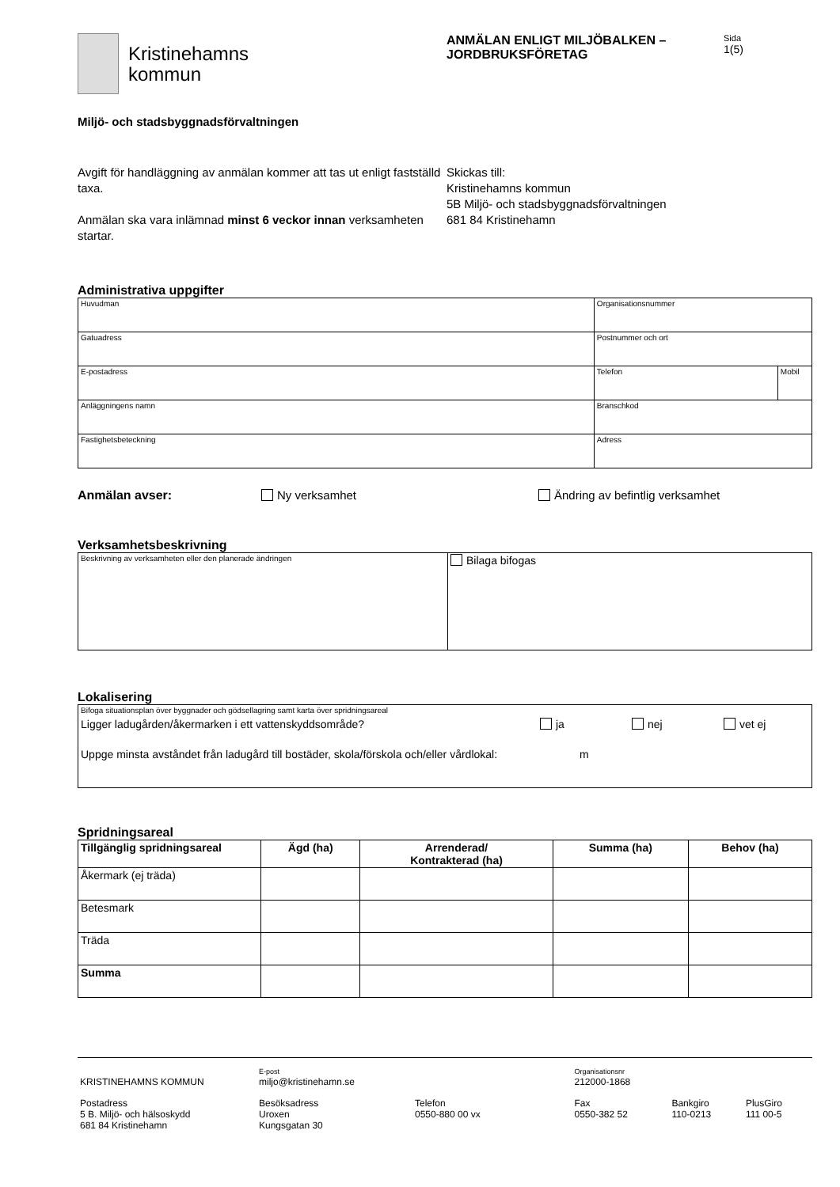Kristinehamns
kommun
ANMÄLAN ENLIGT MILJÖBALKEN –
JORDBRUKSFÖRETAG
Sida
1(5)
Miljö- och stadsbyggnadsförvaltningen
Avgift för handläggning av anmälan kommer att tas ut enligt fastställd taxa.
Anmälan ska vara inlämnad minst 6 veckor innan verksamheten startar.
Skickas till:
Kristinehamns kommun
5B Miljö- och stadsbyggnadsförvaltningen
681 84 Kristinehamn
Administrativa uppgifter
| Huvudman | Organisationsnummer | |
| Gatuadress | Postnummer och ort | |
| E-postadress | Telefon | Mobil |
| Anläggningens namn | Branschkod | |
| Fastighetsbeteckning | Adress | |
Anmälan avser: Ny verksamhet Ändring av befintlig verksamhet
Verksamhetsbeskrivning
| Beskrivning av verksamheten eller den planerade ändringen | Bilaga bifogas |
Lokalisering
| Bifoga situationsplan över byggnader och gödsellagring samt karta över spridningsareal Ligger ladugården/åkermarken i ett vattenskyddsområde? ja nej vet ej Uppge minsta avståndet från ladugård till bostäder, skola/förskola och/eller vårdlokal: m |
Spridningsareal
| Tillgänglig spridningsareal | Ägd (ha) | Arrenderad/ Kontrakterad (ha) | Summa (ha) | Behov (ha) |
| --- | --- | --- | --- | --- |
| Åkermark (ej träda) | | | | |
| Betesmark | | | | |
| Träda | | | | |
| Summa | | | | |
| KRISTINEHAMNS KOMMUN | E-post miljo@kristinehamn.se | | Organisationsnr 212000-1868 | | |
| Postadress 5 B. Miljö- och hälsoskydd 681 84 Kristinehamn | Besöksadress Uroxen Kungsgatan 30 | Telefon 0550-880 00 vx | Fax 0550-382 52 | Bankgiro 110-0213 | PlusGiro 111 00-5 |